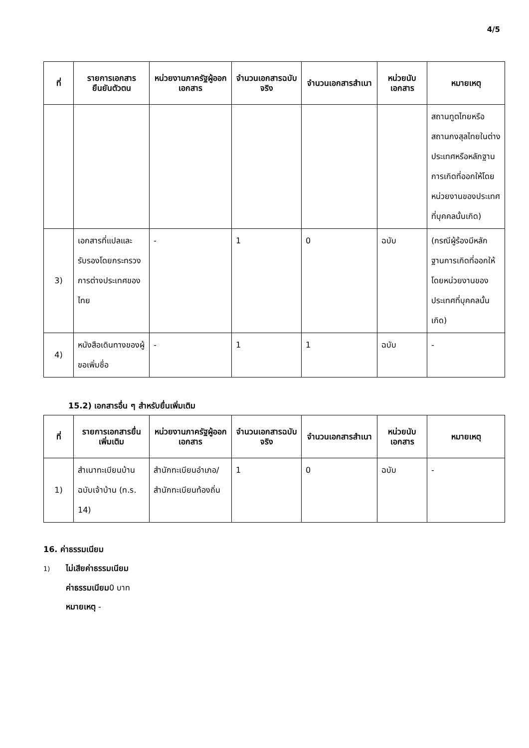4/5
| ที่ | รายการเอกสารยืนยันตัวตน | หน่วยงานภาครัฐผู้ออกเอกสาร | จำนวนเอกสารฉบับจริง | จำนวนเอกสารสำเนา | หน่วยนับเอกสาร | หมายเหตุ |
| --- | --- | --- | --- | --- | --- | --- |
| | | | | | | สถานทูตไทยหรือสถานกงสุลไทยในต่างประเทศหรือหลักฐานการเกิดที่ออกให้โดยหน่วยงานของประเทศที่บุคคลนั้นเกิด) |
| 3) | เอกสารที่แปลและรับรองโดยกระทรวงการต่างประเทศของไทย | - | 1 | 0 | ฉบับ | (กรณีผู้ร้องมีหลักฐานการเกิดที่ออกให้โดยหน่วยงานของประเทศที่บุคคลนั้นเกิด) |
| 4) | หนังสือเดินทางของผู้ขอเพิ่มชื่อ | - | 1 | 1 | ฉบับ | - |
15.2) เอกสารอื่น ๆ สำหรับยื่นเพิ่มเติม
| ที่ | รายการเอกสารยื่นเพิ่มเติม | หน่วยงานภาครัฐผู้ออกเอกสาร | จำนวนเอกสารฉบับจริง | จำนวนเอกสารสำเนา | หน่วยนับเอกสาร | หมายเหตุ |
| --- | --- | --- | --- | --- | --- | --- |
| 1) | สำเนาทะเบียนบ้านฉบับเจ้าบ้าน (ท.ร. 14) | สำนักทะเบียนอำเภอ/สำนักทะเบียนท้องถิ่น | 1 | 0 | ฉบับ | - |
16. ค่าธรรมเนียม
1) ไม่เสียค่าธรรมเนียม
ค่าธรรมเนียม0 บาท
หมายเหตุ -